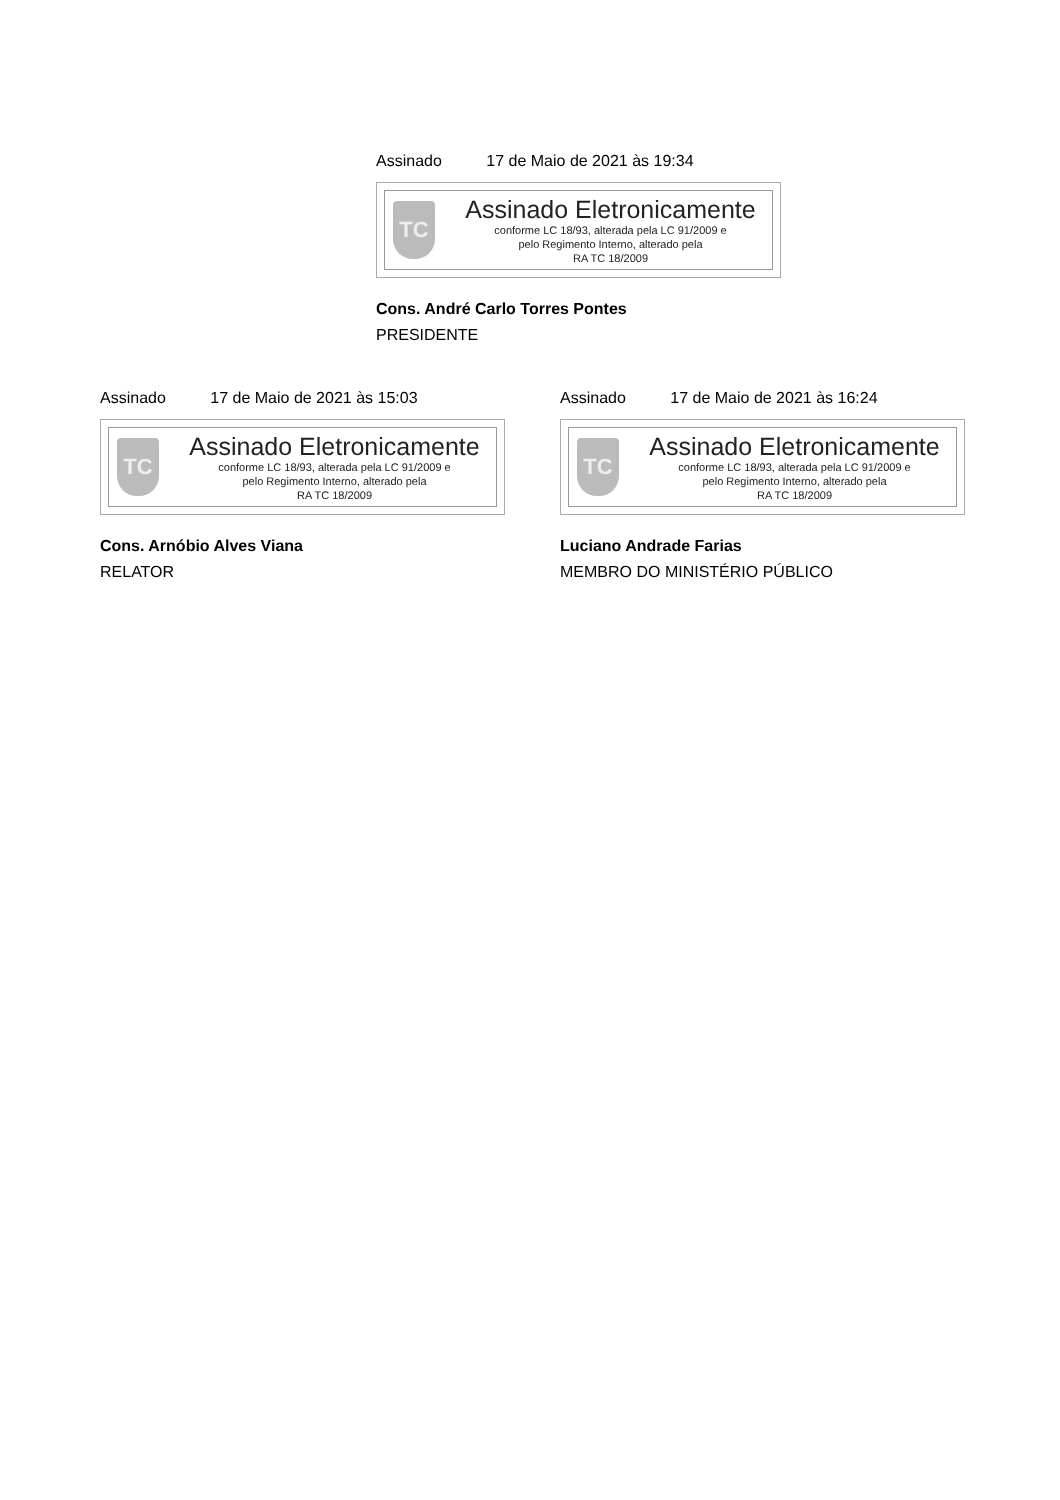Assinado 17 de Maio de 2021 às 19:34
TC
Assinado Eletronicamente
conforme LC 18/93, alterada pela LC 91/2009 e
pelo Regimento Interno, alterado pela
RA TC 18/2009
Cons. André Carlo Torres Pontes
PRESIDENTE
Assinado 17 de Maio de 2021 às 15:03
TC
Assinado Eletronicamente
conforme LC 18/93, alterada pela LC 91/2009 e
pelo Regimento Interno, alterado pela
RA TC 18/2009
Cons. Arnóbio Alves Viana
RELATOR
Assinado 17 de Maio de 2021 às 16:24
TC
Assinado Eletronicamente
conforme LC 18/93, alterada pela LC 91/2009 e
pelo Regimento Interno, alterado pela
RA TC 18/2009
Luciano Andrade Farias
MEMBRO DO MINISTÉRIO PÚBLICO